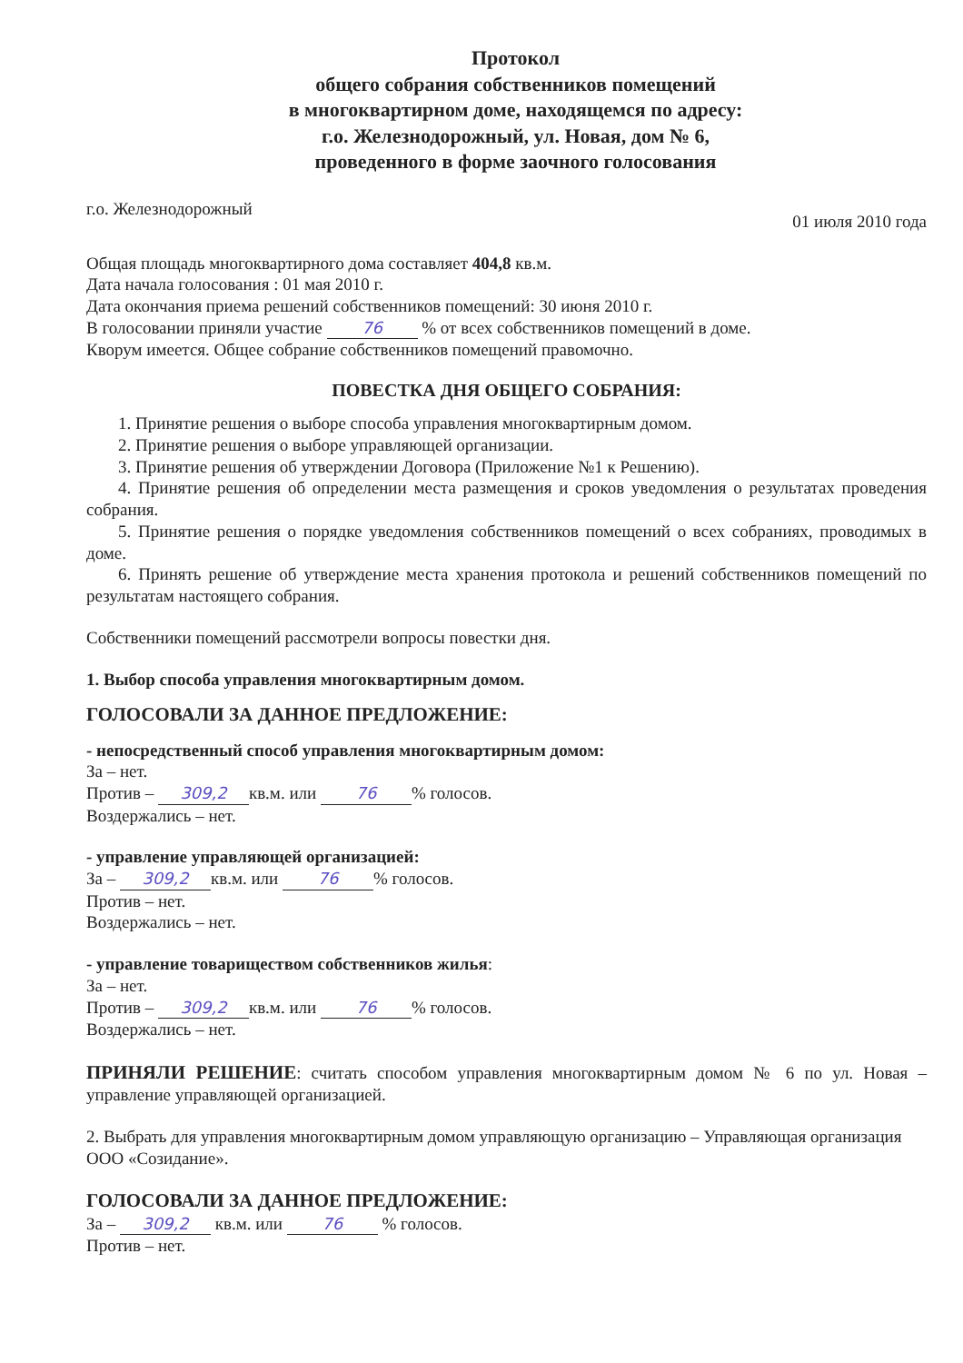Протокол
общего собрания собственников помещений
в многоквартирном доме, находящемся по адресу:
г.о. Железнодорожный, ул. Новая, дом № 6,
проведенного в форме заочного голосования
г.о. Железнодорожный 01 июля 2010 года
Общая площадь многоквартирного дома составляет 404,8 кв.м.
Дата начала голосования : 01 мая 2010 г.
Дата окончания приема решений собственников помещений: 30 июня 2010 г.
В голосовании приняли участие 76 % от всех собственников помещений в доме.
Кворум имеется. Общее собрание собственников помещений правомочно.
ПОВЕСТКА ДНЯ ОБЩЕГО СОБРАНИЯ:
1. Принятие решения о выборе способа управления многоквартирным домом.
2. Принятие решения о выборе управляющей организации.
3. Принятие решения об утверждении Договора (Приложение №1 к Решению).
4. Принятие решения об определении места размещения и сроков уведомления о результатах проведения собрания.
5. Принятие решения о порядке уведомления собственников помещений о всех собраниях, проводимых в доме.
6. Принять решение об утверждение места хранения протокола и решений собственников помещений по результатам настоящего собрания.
Собственники помещений рассмотрели вопросы повестки дня.
1. Выбор способа управления многоквартирным домом.
ГОЛОСОВАЛИ ЗА ДАННОЕ ПРЕДЛОЖЕНИЕ:
- непосредственный способ управления многоквартирным домом:
За – нет.
Против – 309,2 кв.м. или 76% голосов.
Воздержались – нет.
- управление управляющей организацией:
За – 309,2 кв.м. или 76% голосов.
Против – нет.
Воздержались – нет.
- управление товариществом собственников жилья:
За – нет.
Против – 309,2 кв.м. или 76% голосов.
Воздержались – нет.
ПРИНЯЛИ РЕШЕНИЕ: считать способом управления многоквартирным домом № 6 по ул. Новая – управление управляющей организацией.
2. Выбрать для управления многоквартирным домом управляющую организацию – Управляющая организация ООО «Созидание».
ГОЛОСОВАЛИ ЗА ДАННОЕ ПРЕДЛОЖЕНИЕ:
За – 309,2 кв.м. или 76 % голосов.
Против – нет.